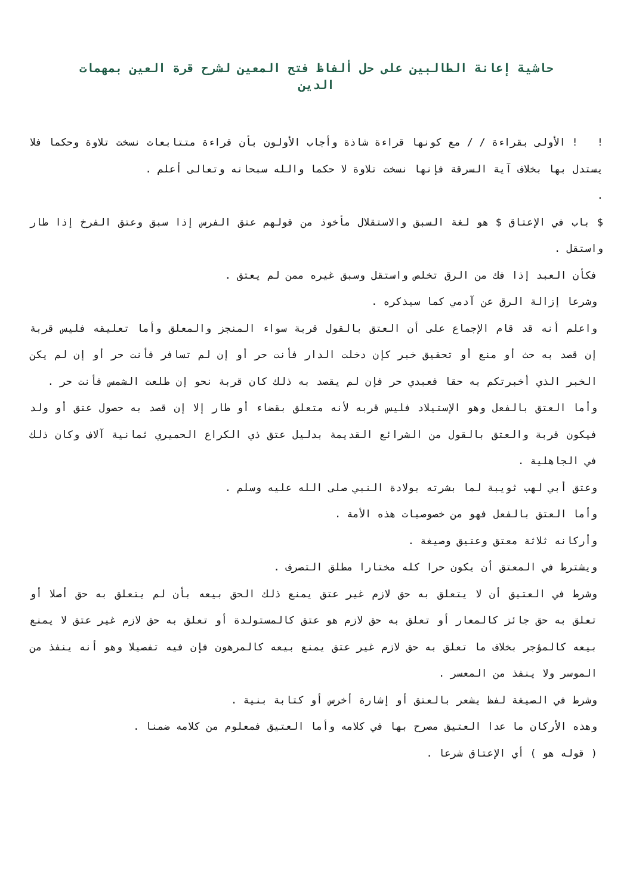حاشية إعانة الطالبين على حل ألفاظ فتح المعين لشرح قرة العين بمهمات الدين
! ! الأولى بقراءة / / مع كونها قراءة شاذة وأجاب الأولون بأن قراءة متتابعات نسخت تلاوة وحكما فلا يستدل بها بخلاف آية السرقة فإنها نسخت تلاوة لا حكما والله سبحانه وتعالى أعلم .
.
$ باب في الإعتاق $ هو لغة السبق والاستقلال مأخوذ من قولهم عتق الفرس إذا سبق وعتق الفرخ إذا طار واستقل .
فكأن العبد إذا فك من الرق تخلص واستقل وسبق غيره ممن لم يعتق .
وشرعا إزالة الرق عن آدمي كما سيذكره .
واعلم أنه قد قام الإجماع على أن العتق بالقول قربة سواء المنجز والمعلق وأما تعليقه فليس قربة إن قصد به حث أو منع أو تحقيق خبر كإن دخلت الدار فأنت حر أو إن لم تسافر فأنت حر أو إن لم يكن الخبر الذي أخبرتكم به حقا فعبدي حر فإن لم يقصد به ذلك كان قربة نحو إن طلعت الشمس فأنت حر .
وأما العتق بالفعل وهو الإستيلاد فليس قربه لأنه متعلق بقضاء أو طار إلا إن قصد به حصول عتق أو ولد فيكون قربة والعتق بالقول من الشرائع القديمة بدليل عتق ذي الكراع الحميري ثمانية آلاف وكان ذلك في الجاهلية .
وعتق أبي لهب ثويبة لما بشرته بولادة النبي صلى الله عليه وسلم .
وأما العتق بالفعل فهو من خصوصيات هذه الأمة .
وأركانه ثلاثة معتق وعتيق وصيغة .
ويشترط في المعتق أن يكون حرا كله مختارا مطلق التصرف .
وشرط في العتيق أن لا يتعلق به حق لازم غير عتق يمنع ذلك الحق بيعه بأن لم يتعلق به حق أصلا أو تعلق به حق جائز كالمعار أو تعلق به حق لازم هو عتق كالمستولدة أو تعلق به حق لازم غير عتق لا يمنع بيعه كالمؤجر بخلاف ما تعلق به حق لازم غير عتق يمنع بيعه كالمرهون فإن فيه تفصيلا وهو أنه ينفذ من الموسر ولا ينفذ من المعسر .
وشرط في الصيغة لفظ يشعر بالعتق أو إشارة أخرس أو كتابة بنية .
وهذه الأركان ما عدا العتيق مصرح بها في كلامه وأما العتيق فمعلوم من كلامه ضمنا .
( قوله هو ) أي الإعتاق شرعا .